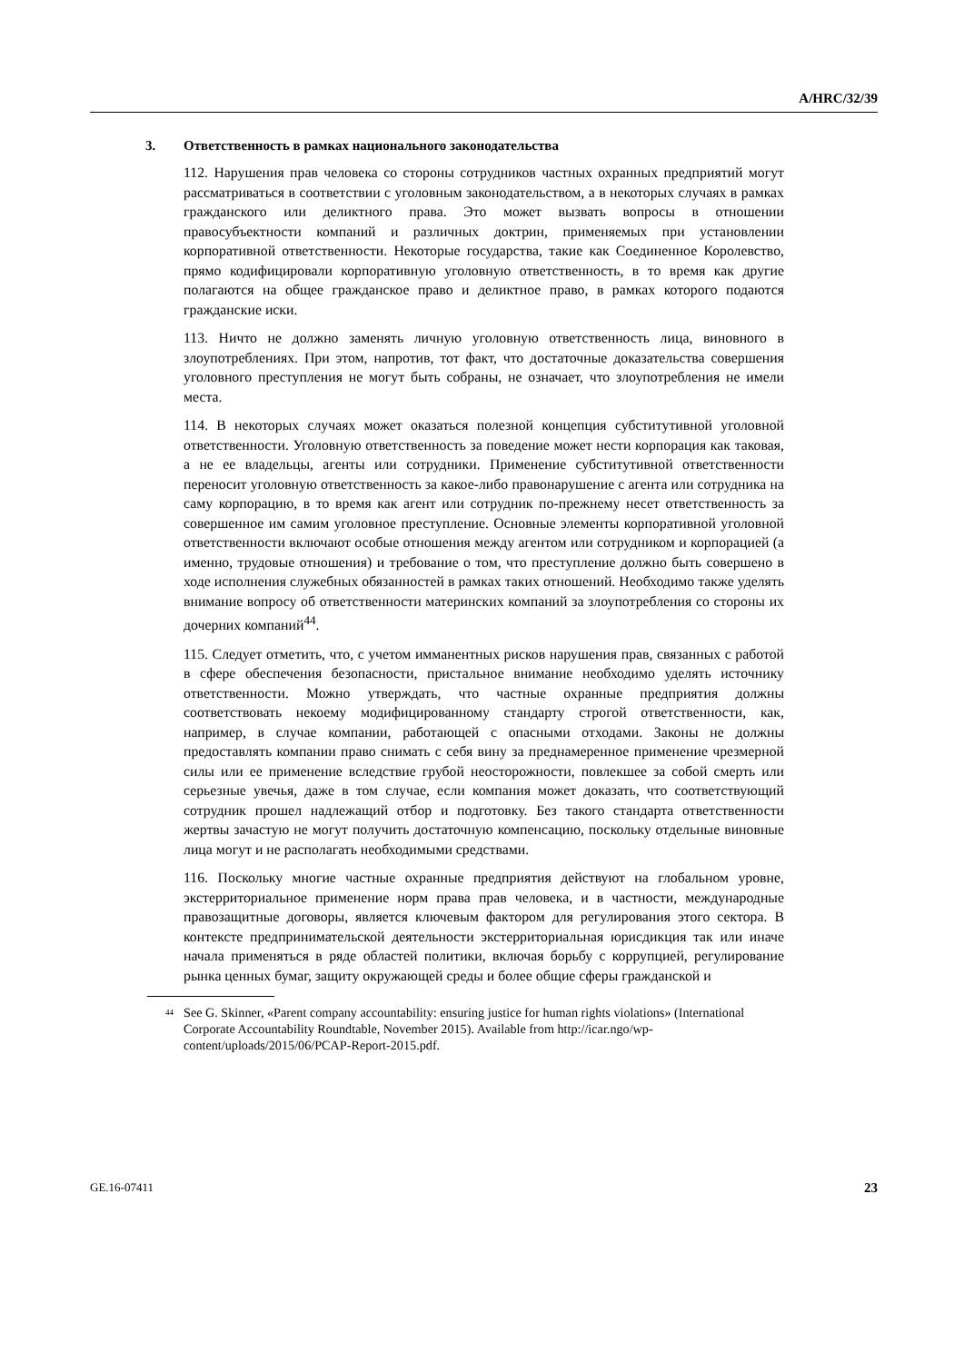A/HRC/32/39
3. Ответственность в рамках национального законодательства
112. Нарушения прав человека со стороны сотрудников частных охранных предприятий могут рассматриваться в соответствии с уголовным законодательством, а в некоторых случаях в рамках гражданского или деликтного права. Это может вызвать вопросы в отношении правосубъектности компаний и различных доктрин, применяемых при установлении корпоративной ответственности. Некоторые государства, такие как Соединенное Королевство, прямо кодифицировали корпоративную уголовную ответственность, в то время как другие полагаются на общее гражданское право и деликтное право, в рамках которого подаются гражданские иски.
113. Ничто не должно заменять личную уголовную ответственность лица, виновного в злоупотреблениях. При этом, напротив, тот факт, что достаточные доказательства совершения уголовного преступления не могут быть собраны, не означает, что злоупотребления не имели места.
114. В некоторых случаях может оказаться полезной концепция субститутивной уголовной ответственности. Уголовную ответственность за поведение может нести корпорация как таковая, а не ее владельцы, агенты или сотрудники. Применение субститутивной ответственности переносит уголовную ответственность за какое-либо правонарушение с агента или сотрудника на саму корпорацию, в то время как агент или сотрудник по-прежнему несет ответственность за совершенное им самим уголовное преступление. Основные элементы корпоративной уголовной ответственности включают особые отношения между агентом или сотрудником и корпорацией (а именно, трудовые отношения) и требование о том, что преступление должно быть совершено в ходе исполнения служебных обязанностей в рамках таких отношений. Необходимо также уделять внимание вопросу об ответственности материнских компаний за злоупотребления со стороны их дочерних компаний<sup>44</sup>.
115. Следует отметить, что, с учетом имманентных рисков нарушения прав, связанных с работой в сфере обеспечения безопасности, пристальное внимание необходимо уделять источнику ответственности. Можно утверждать, что частные охранные предприятия должны соответствовать некоему модифицированному стандарту строгой ответственности, как, например, в случае компании, работающей с опасными отходами. Законы не должны предоставлять компании право снимать с себя вину за преднамеренное применение чрезмерной силы или ее применение вследствие грубой неосторожности, повлекшее за собой смерть или серьезные увечья, даже в том случае, если компания может доказать, что соответствующий сотрудник прошел надлежащий отбор и подготовку. Без такого стандарта ответственности жертвы зачастую не могут получить достаточную компенсацию, поскольку отдельные виновные лица могут и не располагать необходимыми средствами.
116. Поскольку многие частные охранные предприятия действуют на глобальном уровне, экстерриториальное применение норм права прав человека, и в частности, международные правозащитные договоры, является ключевым фактором для регулирования этого сектора. В контексте предпринимательской деятельности экстерриториальная юрисдикция так или иначе начала применяться в ряде областей политики, включая борьбу с коррупцией, регулирование рынка ценных бумаг, защиту окружающей среды и более общие сферы гражданской и
<sup>44</sup> See G. Skinner, «Parent company accountability: ensuring justice for human rights violations» (International Corporate Accountability Roundtable, November 2015). Available from http://icar.ngo/wp-content/uploads/2015/06/PCAP-Report-2015.pdf.
GE.16-07411 23